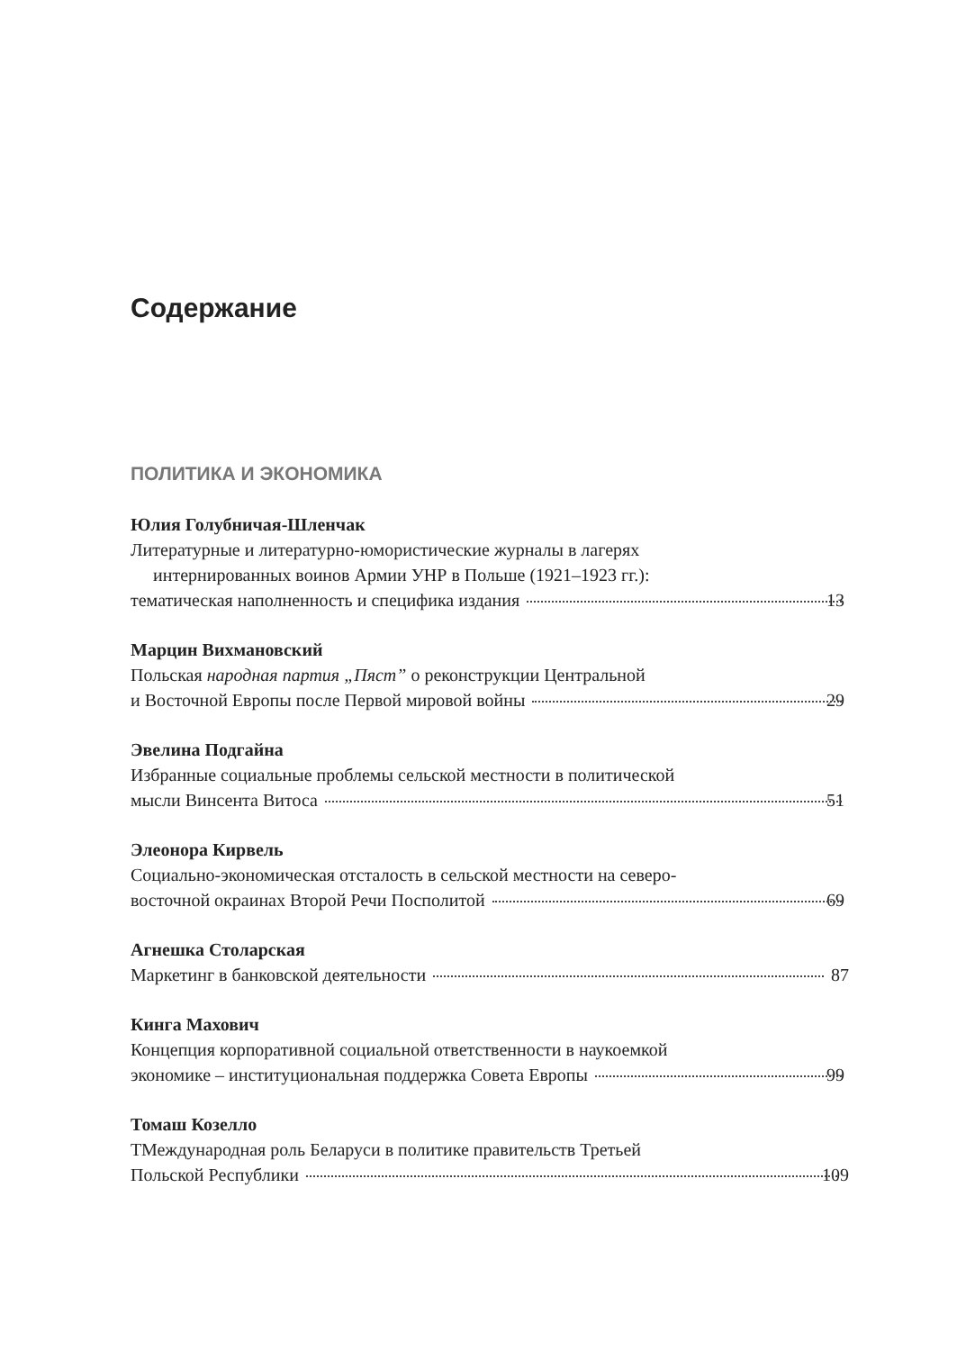Содержание
ПОЛИТИКА И ЭКОНОМИКА
Юлия Голубничая-Шленчак
Литературные и литературно-юмористические журналы в лагерях
интернированных воинов Армии УНР в Польше (1921–1923 гг.):
тематическая наполненность и специфика издания 13
Марцин Вихмановский
Польская народная партия „Пяст” о реконструкции Центральной
и Восточной Европы после Первой мировой войны 29
Эвелина Подгайна
Избранные социальные проблемы сельской местности в политической
мысли Винсента Витоса 51
Элеонора Кирвель
Социально-экономическая отсталость в сельской местности на северо-
восточной окраинах Второй Речи Посполитой 69
Агнешка Столарская
Маркетинг в банковской деятельности 87
Кинга Махович
Концепция корпоративной социальной ответственности в наукоемкой
экономике – институциональная поддержка Совета Европы 99
Томаш Козелло
ТМеждународная роль Беларуси в политике правительств Третьей
Польской Республики 109